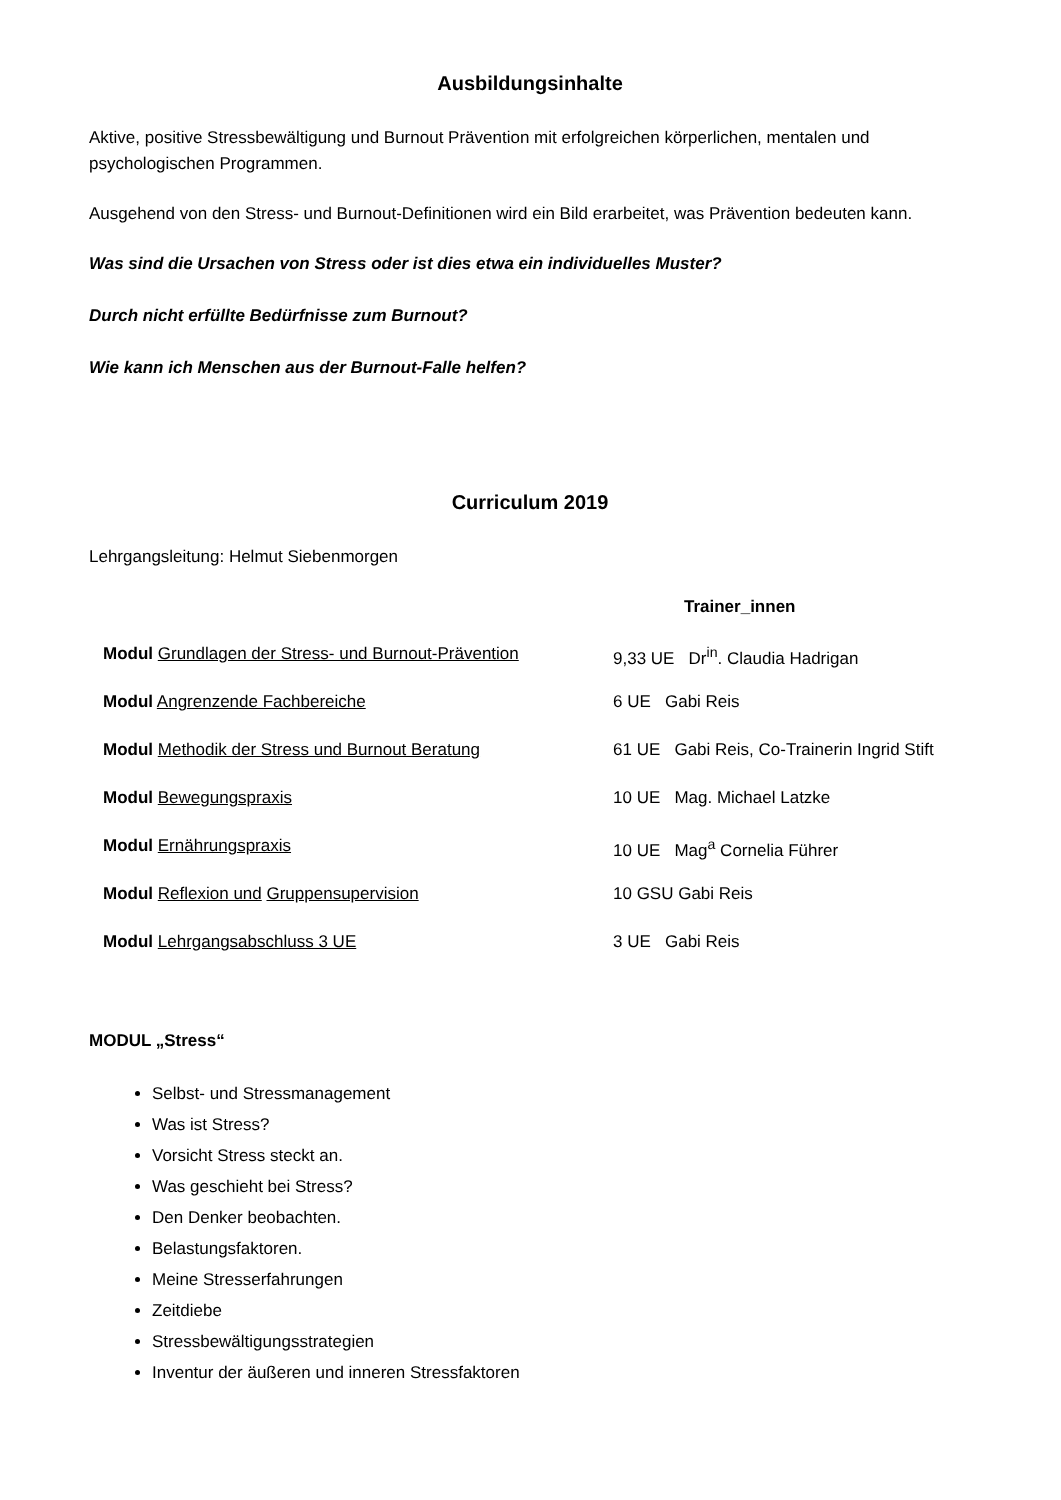Ausbildungsinhalte
Aktive, positive Stressbewältigung und Burnout Prävention mit erfolgreichen körperlichen, mentalen und psychologischen Programmen.
Ausgehend von den Stress- und Burnout-Definitionen wird ein Bild erarbeitet, was Prävention bedeuten kann.
Was sind die Ursachen von Stress oder ist dies etwa ein individuelles Muster?
Durch nicht erfüllte Bedürfnisse zum Burnout?
Wie kann ich Menschen aus der Burnout-Falle helfen?
Curriculum 2019
Lehrgangsleitung: Helmut Siebenmorgen
Trainer_innen
Modul Grundlagen der Stress- und Burnout-Prävention
9,33 UE Dr<sup>in</sup>. Claudia Hadrigan
Modul Angrenzende Fachbereiche 6 UE Gabi Reis
Modul Methodik der Stress und Burnout Beratung 61 UE Gabi Reis, Co-Trainerin Ingrid Stift
Modul Bewegungspraxis 10 UE Mag. Michael Latzke
Modul Ernährungspraxis 10 UE Mag<sup>a</sup> Cornelia Führer
Modul Reflexion und Gruppensupervision 10 GSU Gabi Reis
Modul Lehrgangsabschluss 3 UE 3 UE Gabi Reis
MODUL „Stress“
Selbst- und Stressmanagement
Was ist Stress?
Vorsicht Stress steckt an.
Was geschieht bei Stress?
Den Denker beobachten.
Belastungsfaktoren.
Meine Stresserfahrungen
Zeitdiebe
Stressbewältigungsstrategien
Inventur der äußeren und inneren Stressfaktoren